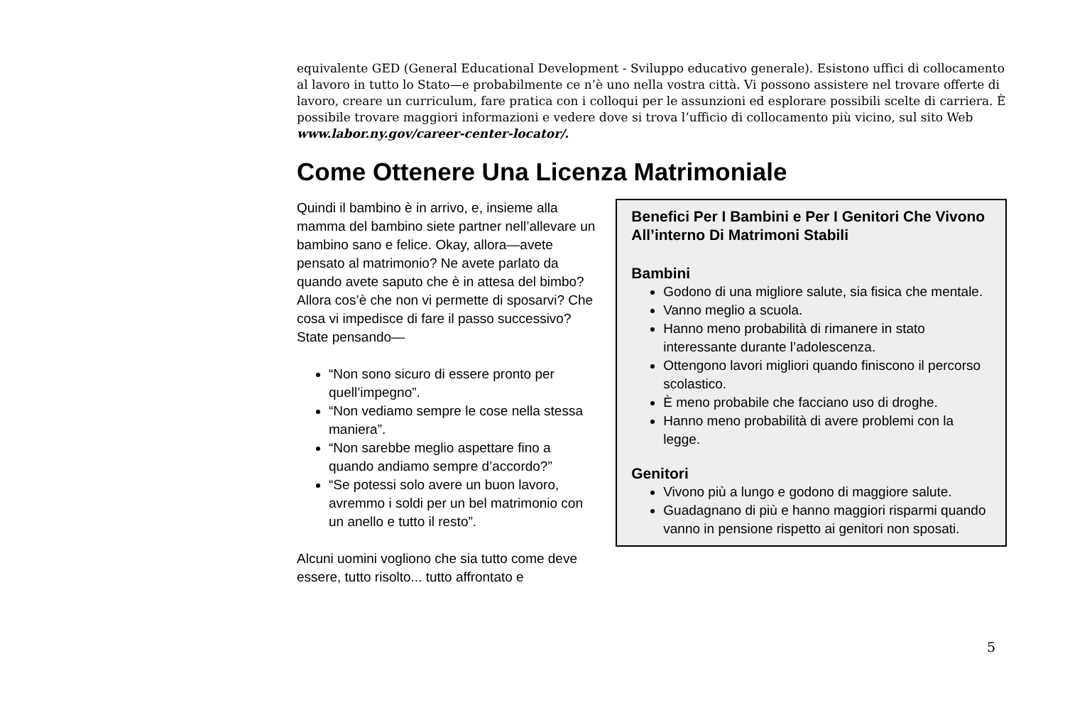equivalente GED (General Educational Development - Sviluppo educativo generale). Esistono uffici di collocamento al lavoro in tutto lo Stato—e probabilmente ce n’è uno nella vostra città. Vi possono assistere nel trovare offerte di lavoro, creare un curriculum, fare pratica con i colloqui per le assunzioni ed esplorare possibili scelte di carriera. È possibile trovare maggiori informazioni e vedere dove si trova l’ufficio di collocamento più vicino, sul sito Web www.labor.ny.gov/career-center-locator/.
Come Ottenere Una Licenza Matrimoniale
Quindi il bambino è in arrivo, e, insieme alla mamma del bambino siete partner nell’allevare un bambino sano e felice. Okay, allora—avete pensato al matrimonio? Ne avete parlato da quando avete saputo che è in attesa del bimbo? Allora cos’è che non vi permette di sposarvi? Che cosa vi impedisce di fare il passo successivo? State pensando—
“Non sono sicuro di essere pronto per quell’impegno”.
“Non vediamo sempre le cose nella stessa maniera”.
“Non sarebbe meglio aspettare fino a quando andiamo sempre d’accordo?”
“Se potessi solo avere un buon lavoro, avremmo i soldi per un bel matrimonio con un anello e tutto il resto”.
Alcuni uomini vogliono che sia tutto come deve essere, tutto risolto... tutto affrontato e
Benefici Per I Bambini e Per I Genitori Che Vivono All’interno Di Matrimoni Stabili
Bambini
Godono di una migliore salute, sia fisica che mentale.
Vanno meglio a scuola.
Hanno meno probabilità di rimanere in stato interessante durante l’adolescenza.
Ottengono lavori migliori quando finiscono il percorso scolastico.
È meno probabile che facciano uso di droghe.
Hanno meno probabilità di avere problemi con la legge.
Genitori
Vivono più a lungo e godono di maggiore salute.
Guadagnano di più e hanno maggiori risparmi quando vanno in pensione rispetto ai genitori non sposati.
5